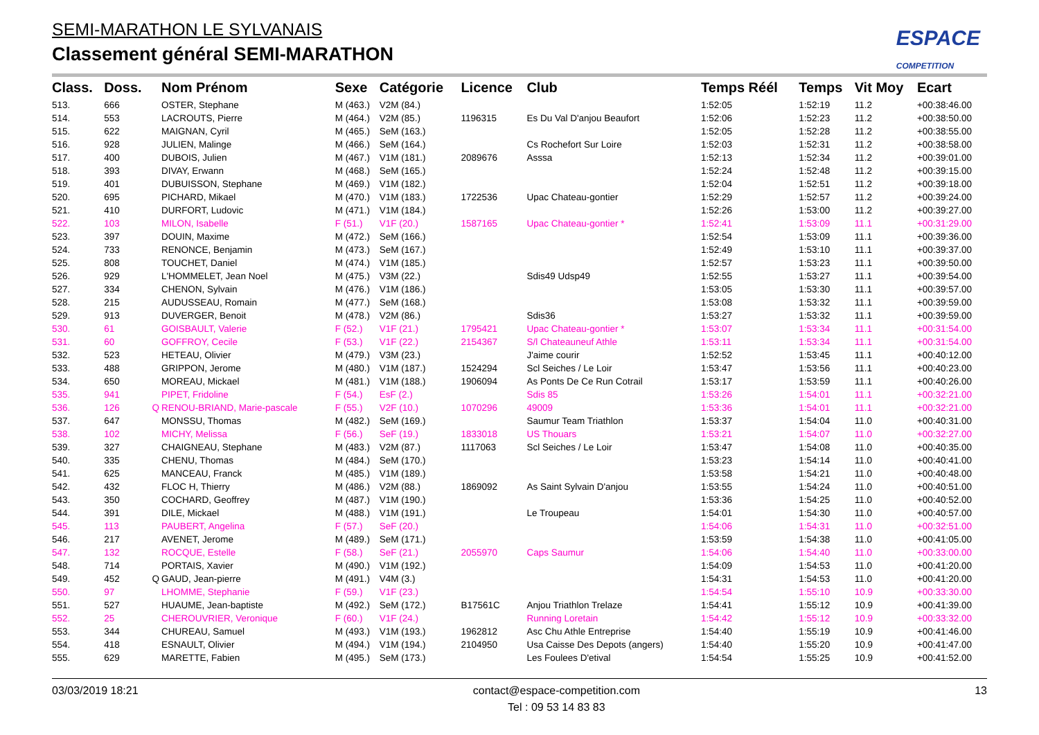SEMI-MARATHON LE SYLVANAIS
Classement général SEMI-MARATHON
ESPACE
COMPETITION
| Class. | Doss. | | Nom Prénom | Sexe | Catégorie | Licence | Club | Temps Réél | Temps | Vit Moy | Ecart |
| --- | --- | --- | --- | --- | --- | --- | --- | --- | --- | --- | --- |
| 513. | 666 | | OSTER, Stephane | M (463.) | V2M (84.) | | | 1:52:05 | 1:52:19 | 11.2 | +00:38:46.00 |
| 514. | 553 | | LACROUTS, Pierre | M (464.) | V2M (85.) | 1196315 | Es Du Val D'anjou Beaufort | 1:52:06 | 1:52:23 | 11.2 | +00:38:50.00 |
| 515. | 622 | | MAIGNAN, Cyril | M (465.) | SeM (163.) | | | 1:52:05 | 1:52:28 | 11.2 | +00:38:55.00 |
| 516. | 928 | | JULIEN, Malinge | M (466.) | SeM (164.) | | Cs Rochefort Sur Loire | 1:52:03 | 1:52:31 | 11.2 | +00:38:58.00 |
| 517. | 400 | | DUBOIS, Julien | M (467.) | V1M (181.) | 2089676 | Asssa | 1:52:13 | 1:52:34 | 11.2 | +00:39:01.00 |
| 518. | 393 | | DIVAY, Erwann | M (468.) | SeM (165.) | | | 1:52:24 | 1:52:48 | 11.2 | +00:39:15.00 |
| 519. | 401 | | DUBUISSON, Stephane | M (469.) | V1M (182.) | | | 1:52:04 | 1:52:51 | 11.2 | +00:39:18.00 |
| 520. | 695 | | PICHARD, Mikael | M (470.) | V1M (183.) | 1722536 | Upac Chateau-gontier | 1:52:29 | 1:52:57 | 11.2 | +00:39:24.00 |
| 521. | 410 | | DURFORT, Ludovic | M (471.) | V1M (184.) | | | 1:52:26 | 1:53:00 | 11.2 | +00:39:27.00 |
| 522. | 103 | | MILON, Isabelle | F (51.) | V1F (20.) | 1587165 | Upac Chateau-gontier * | 1:52:41 | 1:53:09 | 11.1 | +00:31:29.00 |
| 523. | 397 | | DOUIN, Maxime | M (472.) | SeM (166.) | | | 1:52:54 | 1:53:09 | 11.1 | +00:39:36.00 |
| 524. | 733 | | RENONCE, Benjamin | M (473.) | SeM (167.) | | | 1:52:49 | 1:53:10 | 11.1 | +00:39:37.00 |
| 525. | 808 | | TOUCHET, Daniel | M (474.) | V1M (185.) | | | 1:52:57 | 1:53:23 | 11.1 | +00:39:50.00 |
| 526. | 929 | | L'HOMMELET, Jean Noel | M (475.) | V3M (22.) | | Sdis49 Udsp49 | 1:52:55 | 1:53:27 | 11.1 | +00:39:54.00 |
| 527. | 334 | | CHENON, Sylvain | M (476.) | V1M (186.) | | | 1:53:05 | 1:53:30 | 11.1 | +00:39:57.00 |
| 528. | 215 | | AUDUSSEAU, Romain | M (477.) | SeM (168.) | | | 1:53:08 | 1:53:32 | 11.1 | +00:39:59.00 |
| 529. | 913 | | DUVERGER, Benoit | M (478.) | V2M (86.) | | Sdis36 | 1:53:27 | 1:53:32 | 11.1 | +00:39:59.00 |
| 530. | 61 | | GOISBAULT, Valerie | F (52.) | V1F (21.) | 1795421 | Upac Chateau-gontier * | 1:53:07 | 1:53:34 | 11.1 | +00:31:54.00 |
| 531. | 60 | | GOFFROY, Cecile | F (53.) | V1F (22.) | 2154367 | S/l Chateauneuf Athle | 1:53:11 | 1:53:34 | 11.1 | +00:31:54.00 |
| 532. | 523 | | HETEAU, Olivier | M (479.) | V3M (23.) | | J'aime courir | 1:52:52 | 1:53:45 | 11.1 | +00:40:12.00 |
| 533. | 488 | | GRIPPON, Jerome | M (480.) | V1M (187.) | 1524294 | Scl Seiches / Le Loir | 1:53:47 | 1:53:56 | 11.1 | +00:40:23.00 |
| 534. | 650 | | MOREAU, Mickael | M (481.) | V1M (188.) | 1906094 | As Ponts De Ce Run Cotrail | 1:53:17 | 1:53:59 | 11.1 | +00:40:26.00 |
| 535. | 941 | | PIPET, Fridoline | F (54.) | EsF (2.) | | Sdis 85 | 1:53:26 | 1:54:01 | 11.1 | +00:32:21.00 |
| 536. | 126 | Q | RENOU-BRIAND, Marie-pascale | F (55.) | V2F (10.) | 1070296 | 49009 | 1:53:36 | 1:54:01 | 11.1 | +00:32:21.00 |
| 537. | 647 | | MONSSU, Thomas | M (482.) | SeM (169.) | | Saumur Team Triathlon | 1:53:37 | 1:54:04 | 11.0 | +00:40:31.00 |
| 538. | 102 | | MICHY, Melissa | F (56.) | SeF (19.) | 1833018 | US Thouars | 1:53:21 | 1:54:07 | 11.0 | +00:32:27.00 |
| 539. | 327 | | CHAIGNEAU, Stephane | M (483.) | V2M (87.) | 1117063 | Scl Seiches / Le Loir | 1:53:47 | 1:54:08 | 11.0 | +00:40:35.00 |
| 540. | 335 | | CHENU, Thomas | M (484.) | SeM (170.) | | | 1:53:23 | 1:54:14 | 11.0 | +00:40:41.00 |
| 541. | 625 | | MANCEAU, Franck | M (485.) | V1M (189.) | | | 1:53:58 | 1:54:21 | 11.0 | +00:40:48.00 |
| 542. | 432 | | FLOC H, Thierry | M (486.) | V2M (88.) | 1869092 | As Saint Sylvain D'anjou | 1:53:55 | 1:54:24 | 11.0 | +00:40:51.00 |
| 543. | 350 | | COCHARD, Geoffrey | M (487.) | V1M (190.) | | | 1:53:36 | 1:54:25 | 11.0 | +00:40:52.00 |
| 544. | 391 | | DILE, Mickael | M (488.) | V1M (191.) | | Le Troupeau | 1:54:01 | 1:54:30 | 11.0 | +00:40:57.00 |
| 545. | 113 | | PAUBERT, Angelina | F (57.) | SeF (20.) | | | 1:54:06 | 1:54:31 | 11.0 | +00:32:51.00 |
| 546. | 217 | | AVENET, Jerome | M (489.) | SeM (171.) | | | 1:53:59 | 1:54:38 | 11.0 | +00:41:05.00 |
| 547. | 132 | | ROCQUE, Estelle | F (58.) | SeF (21.) | 2055970 | Caps Saumur | 1:54:06 | 1:54:40 | 11.0 | +00:33:00.00 |
| 548. | 714 | | PORTAIS, Xavier | M (490.) | V1M (192.) | | | 1:54:09 | 1:54:53 | 11.0 | +00:41:20.00 |
| 549. | 452 | Q | GAUD, Jean-pierre | M (491.) | V4M (3.) | | | 1:54:31 | 1:54:53 | 11.0 | +00:41:20.00 |
| 550. | 97 | | LHOMME, Stephanie | F (59.) | V1F (23.) | | | 1:54:54 | 1:55:10 | 10.9 | +00:33:30.00 |
| 551. | 527 | | HUAUME, Jean-baptiste | M (492.) | SeM (172.) | B17561C | Anjou Triathlon Trelaze | 1:54:41 | 1:55:12 | 10.9 | +00:41:39.00 |
| 552. | 25 | | CHEROUVRIER, Veronique | F (60.) | V1F (24.) | | Running Loretain | 1:54:42 | 1:55:12 | 10.9 | +00:33:32.00 |
| 553. | 344 | | CHUREAU, Samuel | M (493.) | V1M (193.) | 1962812 | Asc Chu Athle Entreprise | 1:54:40 | 1:55:19 | 10.9 | +00:41:46.00 |
| 554. | 418 | | ESNAULT, Olivier | M (494.) | V1M (194.) | 2104950 | Usa Caisse Des Depots (angers) | 1:54:40 | 1:55:20 | 10.9 | +00:41:47.00 |
| 555. | 629 | | MARETTE, Fabien | M (495.) | SeM (173.) | | Les Foulees D'etival | 1:54:54 | 1:55:25 | 10.9 | +00:41:52.00 |
03/03/2019 18:21 contact@espace-competition.com
Tel : 09 53 14 83 83 13